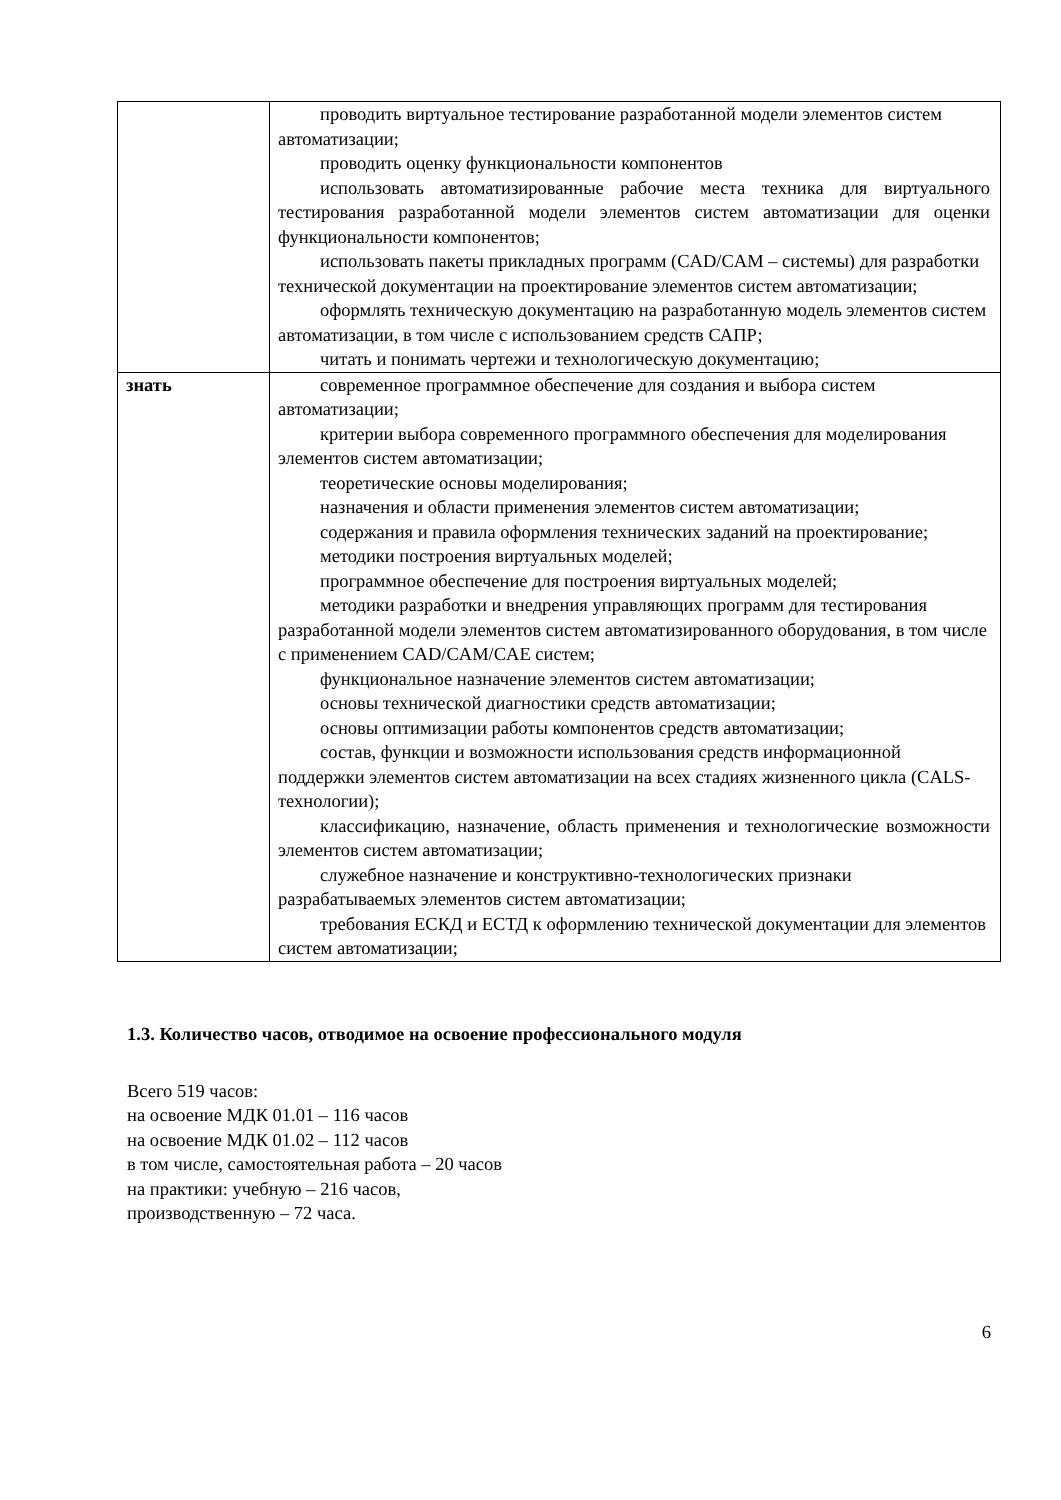| | проводить виртуальное тестирование разработанной модели элементов систем автоматизации; проводить оценку функциональности компонентов использовать автоматизированные рабочие места техника для виртуального тестирования разработанной модели элементов систем автоматизации для оценки функциональности компонентов; использовать пакеты прикладных программ (CAD/CAM – системы) для разработки технической документации на проектирование элементов систем автоматизации; оформлять техническую документацию на разработанную модель элементов систем автоматизации, в том числе с использованием средств САПР; читать и понимать чертежи и технологическую документацию; |
| знать | современное программное обеспечение для создания и выбора систем автоматизации; критерии выбора современного программного обеспечения для моделирования элементов систем автоматизации; теоретические основы моделирования; назначения и области применения элементов систем автоматизации; содержания и правила оформления технических заданий на проектирование; методики построения виртуальных моделей; программное обеспечение для построения виртуальных моделей; методики разработки и внедрения управляющих программ для тестирования разработанной модели элементов систем автоматизированного оборудования, в том числе с применением CAD/CAM/CAE систем; функциональное назначение элементов систем автоматизации; основы технической диагностики средств автоматизации; основы оптимизации работы компонентов средств автоматизации; состав, функции и возможности использования средств информационной поддержки элементов систем автоматизации на всех стадиях жизненного цикла (CALS-технологии); классификацию, назначение, область применения и технологические возможности элементов систем автоматизации; служебное назначение и конструктивно-технологических признаки разрабатываемых элементов систем автоматизации; требования ЕСКД и ЕСТД к оформлению технической документации для элементов систем автоматизации; |
1.3. Количество часов, отводимое на освоение профессионального модуля
Всего 519 часов:
на освоение МДК 01.01 – 116 часов
на освоение МДК 01.02 – 112 часов
в том числе, самостоятельная работа – 20 часов
на практики: учебную – 216 часов,
производственную – 72 часа.
6